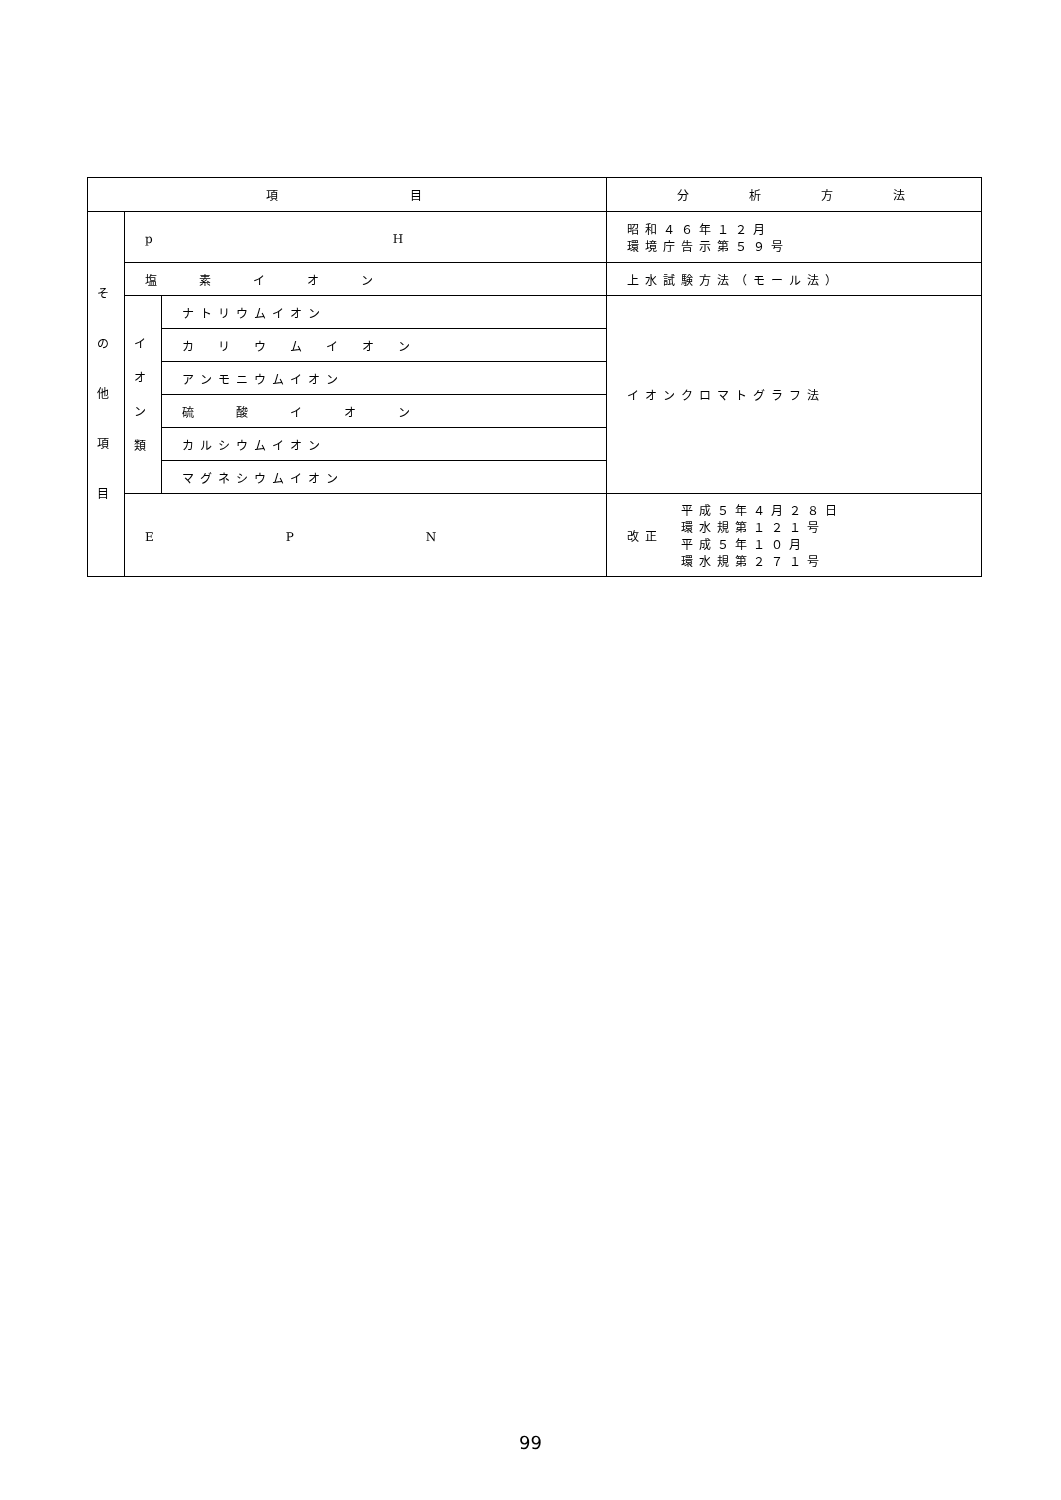| 項 目 | | | 分 析 方 法 |
| --- | --- | --- | --- |
| そ の 他 項 目 | p H | | 昭和４６年１２月 環境庁告示第５９号 |
| | 塩 素 イ オ ン | | 上水試験方法（モール法） |
| | イ オ ン 類 | ナトリウムイオン | イオンクロマトグラフ法 |
| | | カ リ ウ ム イ オ ン | |
| | | アンモニウムイオン | |
| | | 硫 酸 イ オ ン | |
| | | カルシウムイオン | |
| | | マグネシウムイオン | |
| | E P N | | 改正 平成５年４月２８日 環水規第１２１号 平成５年１０月 環水規第２７１号 |
99